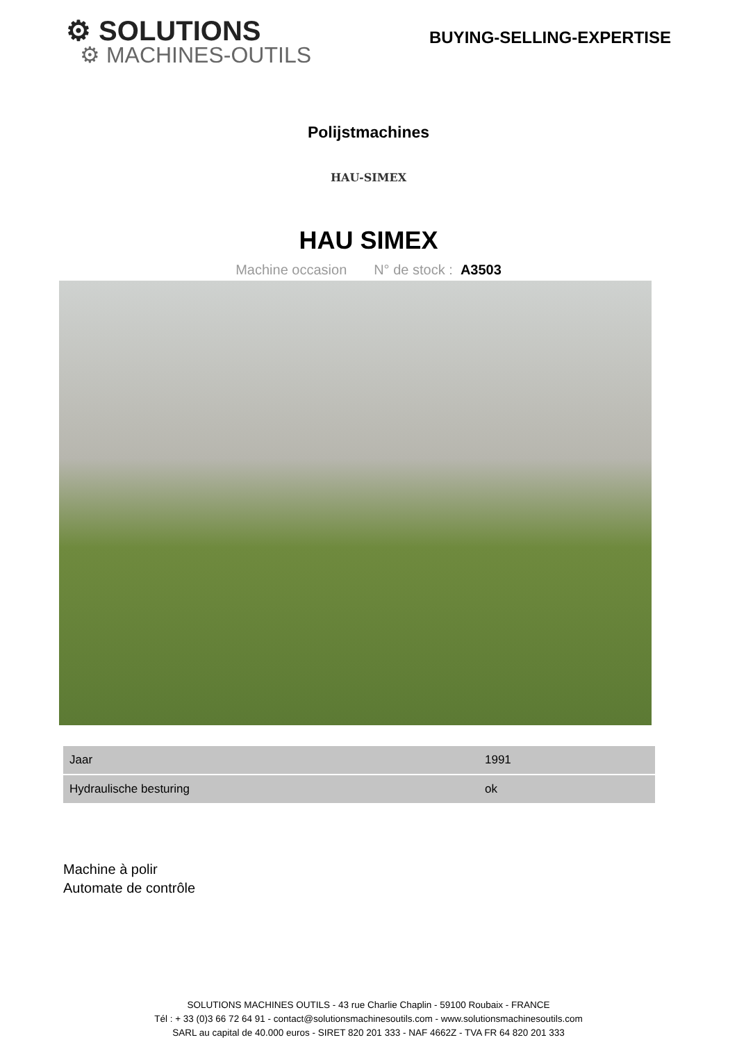⚙ SOLUTIONS
⚙ MACHINES-OUTILS
BUYING-SELLING-EXPERTISE
Polijstmachines
HAU-SIMEX
HAU SIMEX
Machine occasion N° de stock : A3503
| Jaar | 1991 |
| Hydraulische besturing | ok |
Machine à polir
Automate de contrôle
SOLUTIONS MACHINES OUTILS - 43 rue Charlie Chaplin - 59100 Roubaix - FRANCE
Tél : + 33 (0)3 66 72 64 91 - contact@solutionsmachinesoutils.com - www.solutionsmachinesoutils.com
SARL au capital de 40.000 euros - SIRET 820 201 333 - NAF 4662Z - TVA FR 64 820 201 333